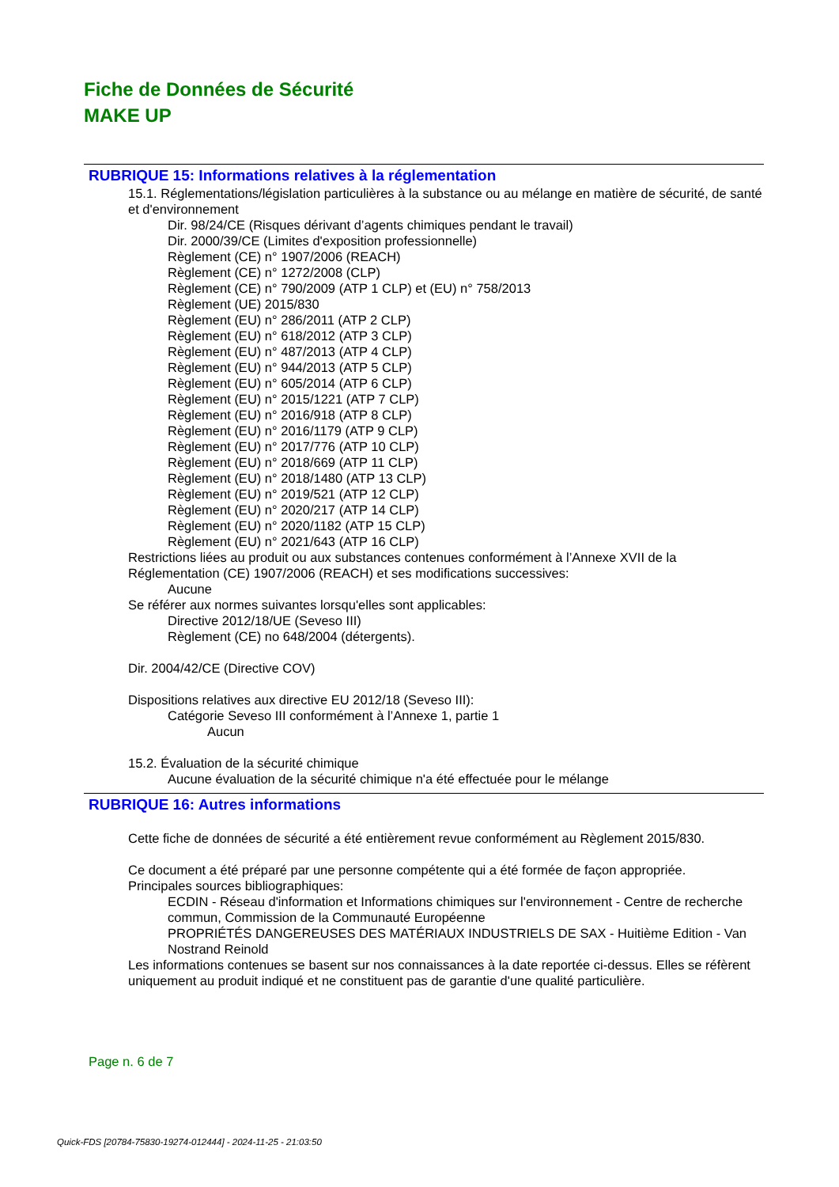Fiche de Données de Sécurité
MAKE UP
RUBRIQUE 15: Informations relatives à la réglementation
15.1. Réglementations/législation particulières à la substance ou au mélange en matière de sécurité, de santé et d'environnement
Dir. 98/24/CE (Risques dérivant d’agents chimiques pendant le travail)
Dir. 2000/39/CE (Limites d'exposition professionnelle)
Règlement (CE) n° 1907/2006 (REACH)
Règlement (CE) n° 1272/2008 (CLP)
Règlement (CE) n° 790/2009 (ATP 1 CLP) et (EU) n° 758/2013
Règlement (UE) 2015/830
Règlement (EU) n° 286/2011 (ATP 2 CLP)
Règlement (EU) n° 618/2012 (ATP 3 CLP)
Règlement (EU) n° 487/2013 (ATP 4 CLP)
Règlement (EU) n° 944/2013 (ATP 5 CLP)
Règlement (EU) n° 605/2014 (ATP 6 CLP)
Règlement (EU) n° 2015/1221 (ATP 7 CLP)
Règlement (EU) n° 2016/918 (ATP 8 CLP)
Règlement (EU) n° 2016/1179 (ATP 9 CLP)
Règlement (EU) n° 2017/776 (ATP 10 CLP)
Règlement (EU) n° 2018/669 (ATP 11 CLP)
Règlement (EU) n° 2018/1480 (ATP 13 CLP)
Règlement (EU) n° 2019/521 (ATP 12 CLP)
Règlement (EU) n° 2020/217 (ATP 14 CLP)
Règlement (EU) n° 2020/1182 (ATP 15 CLP)
Règlement (EU) n° 2021/643 (ATP 16 CLP)
Restrictions liées au produit ou aux substances contenues conformément à l’Annexe XVII de la Réglementation (CE) 1907/2006 (REACH) et ses modifications successives:
Aucune
Se référer aux normes suivantes lorsqu'elles sont applicables:
Directive 2012/18/UE (Seveso III)
Règlement (CE) no 648/2004 (détergents).
Dir. 2004/42/CE (Directive COV)
Dispositions relatives aux directive EU 2012/18 (Seveso III):
Catégorie Seveso III conformément à l’Annexe 1, partie 1
Aucun
15.2. Évaluation de la sécurité chimique
Aucune évaluation de la sécurité chimique n'a été effectuée pour le mélange
RUBRIQUE 16: Autres informations
Cette fiche de données de sécurité a été entièrement revue conformément au Règlement 2015/830.
Ce document a été préparé par une personne compétente qui a été formée de façon appropriée.
Principales sources bibliographiques:
ECDIN - Réseau d'information et Informations chimiques sur l'environnement - Centre de recherche commun, Commission de la Communauté Européenne
PROPRIÉTÉS DANGEREUSES DES MATÉRIAUX INDUSTRIELS DE SAX - Huitième Edition - Van Nostrand Reinold
Les informations contenues se basent sur nos connaissances à la date reportée ci-dessus. Elles se réfèrent uniquement au produit indiqué et ne constituent pas de garantie d'une qualité particulière.
Page n. 6 de 7
Quick-FDS [20784-75830-19274-012444] - 2024-11-25 - 21:03:50